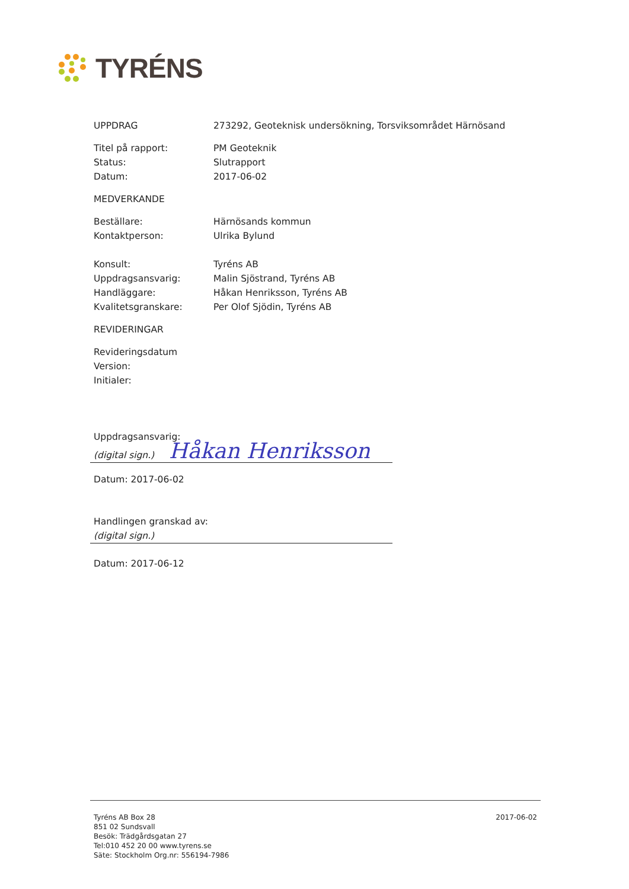TYRÉNS
UPPDRAG 273292, Geoteknisk undersökning, Torsviksområdet Härnösand
Titel på rapport: PM Geoteknik
Status: Slutrapport
Datum: 2017-06-02
MEDVERKANDE
Beställare: Härnösands kommun
Kontaktperson: Ulrika Bylund
Konsult: Tyréns AB
Uppdragsansvarig: Malin Sjöstrand, Tyréns AB
Handläggare: Håkan Henriksson, Tyréns AB
Kvalitetsgranskare: Per Olof Sjödin, Tyréns AB
REVIDERINGAR
Revideringsdatum
Version:
Initialer:
Uppdragsansvarig:
(digital sign.) Håkan Henriksson
Datum: 2017-06-02
Handlingen granskad av:
(digital sign.)
Datum: 2017-06-12
Tyréns AB Box 28
851 02 Sundsvall
Besök: Trädgårdsgatan 27
Tel:010 452 20 00 www.tyrens.se
Säte: Stockholm Org.nr: 556194-7986
2017-06-02